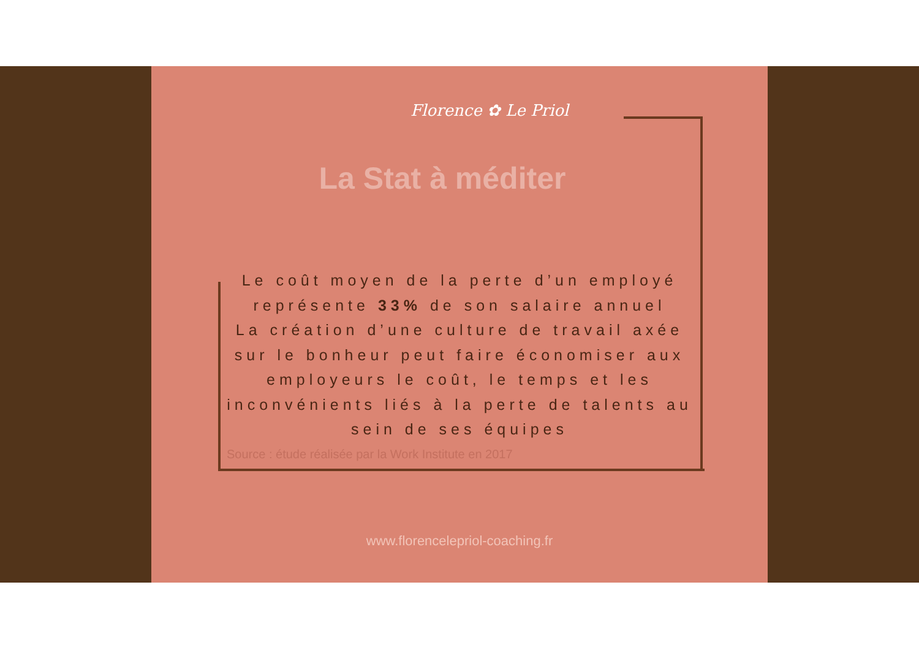Florence ✿ Le Priol
La Stat à méditer
Le coût moyen de la perte d’un employé représente 33% de son salaire annuel
La création d’une culture de travail axée sur le bonheur peut faire économiser aux employeurs le coût, le temps et les inconvénients liés à la perte de talents au sein de ses équipes
Source : étude réalisée par la Work Institute en 2017
www.florencelepriol-coaching.fr